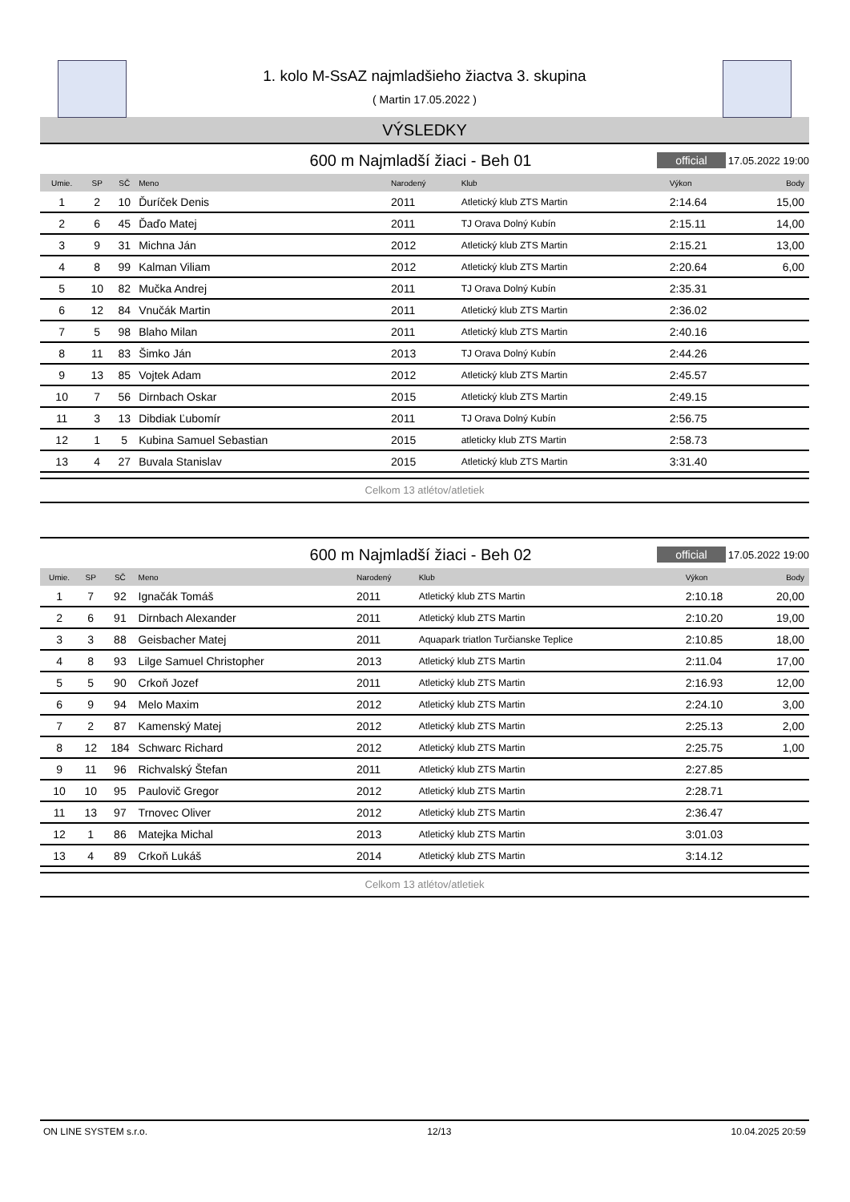1. kolo M-SsAZ najmladšieho žiactva 3. skupina
( Martin 17.05.2022 )
VÝSLEDKY
600 m Najmladší žiaci - Beh 01
official
17.05.2022 19:00
| Umie. | SP | SČ | Meno | Narodený | Klub | Výkon | Body |
| --- | --- | --- | --- | --- | --- | --- | --- |
| 1 | 2 | 10 | Ďuríček Denis | 2011 | Atletický klub ZTS Martin | 2:14.64 | 15,00 |
| 2 | 6 | 45 | Ďaďo Matej | 2011 | TJ Orava Dolný Kubín | 2:15.11 | 14,00 |
| 3 | 9 | 31 | Michna Ján | 2012 | Atletický klub ZTS Martin | 2:15.21 | 13,00 |
| 4 | 8 | 99 | Kalman Viliam | 2012 | Atletický klub ZTS Martin | 2:20.64 | 6,00 |
| 5 | 10 | 82 | Mučka Andrej | 2011 | TJ Orava Dolný Kubín | 2:35.31 | |
| 6 | 12 | 84 | Vnučák Martin | 2011 | Atletický klub ZTS Martin | 2:36.02 | |
| 7 | 5 | 98 | Blaho Milan | 2011 | Atletický klub ZTS Martin | 2:40.16 | |
| 8 | 11 | 83 | Šimko Ján | 2013 | TJ Orava Dolný Kubín | 2:44.26 | |
| 9 | 13 | 85 | Vojtek Adam | 2012 | Atletický klub ZTS Martin | 2:45.57 | |
| 10 | 7 | 56 | Dirnbach Oskar | 2015 | Atletický klub ZTS Martin | 2:49.15 | |
| 11 | 3 | 13 | Dibdiak Ľubomír | 2011 | TJ Orava Dolný Kubín | 2:56.75 | |
| 12 | 1 | 5 | Kubina Samuel Sebastian | 2015 | atleticky klub ZTS Martin | 2:58.73 | |
| 13 | 4 | 27 | Buvala Stanislav | 2015 | Atletický klub ZTS Martin | 3:31.40 | |
Celkom 13 atlétov/atletiek
600 m Najmladší žiaci - Beh 02
official
17.05.2022 19:00
| Umie. | SP | SČ | Meno | Narodený | Klub | Výkon | Body |
| --- | --- | --- | --- | --- | --- | --- | --- |
| 1 | 7 | 92 | Ignačák Tomáš | 2011 | Atletický klub ZTS Martin | 2:10.18 | 20,00 |
| 2 | 6 | 91 | Dirnbach Alexander | 2011 | Atletický klub ZTS Martin | 2:10.20 | 19,00 |
| 3 | 3 | 88 | Geisbacher Matej | 2011 | Aquapark triatlon Turčianske Teplice | 2:10.85 | 18,00 |
| 4 | 8 | 93 | Lilge Samuel Christopher | 2013 | Atletický klub ZTS Martin | 2:11.04 | 17,00 |
| 5 | 5 | 90 | Crkoň Jozef | 2011 | Atletický klub ZTS Martin | 2:16.93 | 12,00 |
| 6 | 9 | 94 | Melo Maxim | 2012 | Atletický klub ZTS Martin | 2:24.10 | 3,00 |
| 7 | 2 | 87 | Kamenský Matej | 2012 | Atletický klub ZTS Martin | 2:25.13 | 2,00 |
| 8 | 12 | 184 | Schwarc Richard | 2012 | Atletický klub ZTS Martin | 2:25.75 | 1,00 |
| 9 | 11 | 96 | Richvalský Štefan | 2011 | Atletický klub ZTS Martin | 2:27.85 | |
| 10 | 10 | 95 | Paulovič Gregor | 2012 | Atletický klub ZTS Martin | 2:28.71 | |
| 11 | 13 | 97 | Trnovec Oliver | 2012 | Atletický klub ZTS Martin | 2:36.47 | |
| 12 | 1 | 86 | Matejka Michal | 2013 | Atletický klub ZTS Martin | 3:01.03 | |
| 13 | 4 | 89 | Crkoň Lukáš | 2014 | Atletický klub ZTS Martin | 3:14.12 | |
Celkom 13 atlétov/atletiek
ON LINE SYSTEM s.r.o. 12/13 10.04.2025 20:59